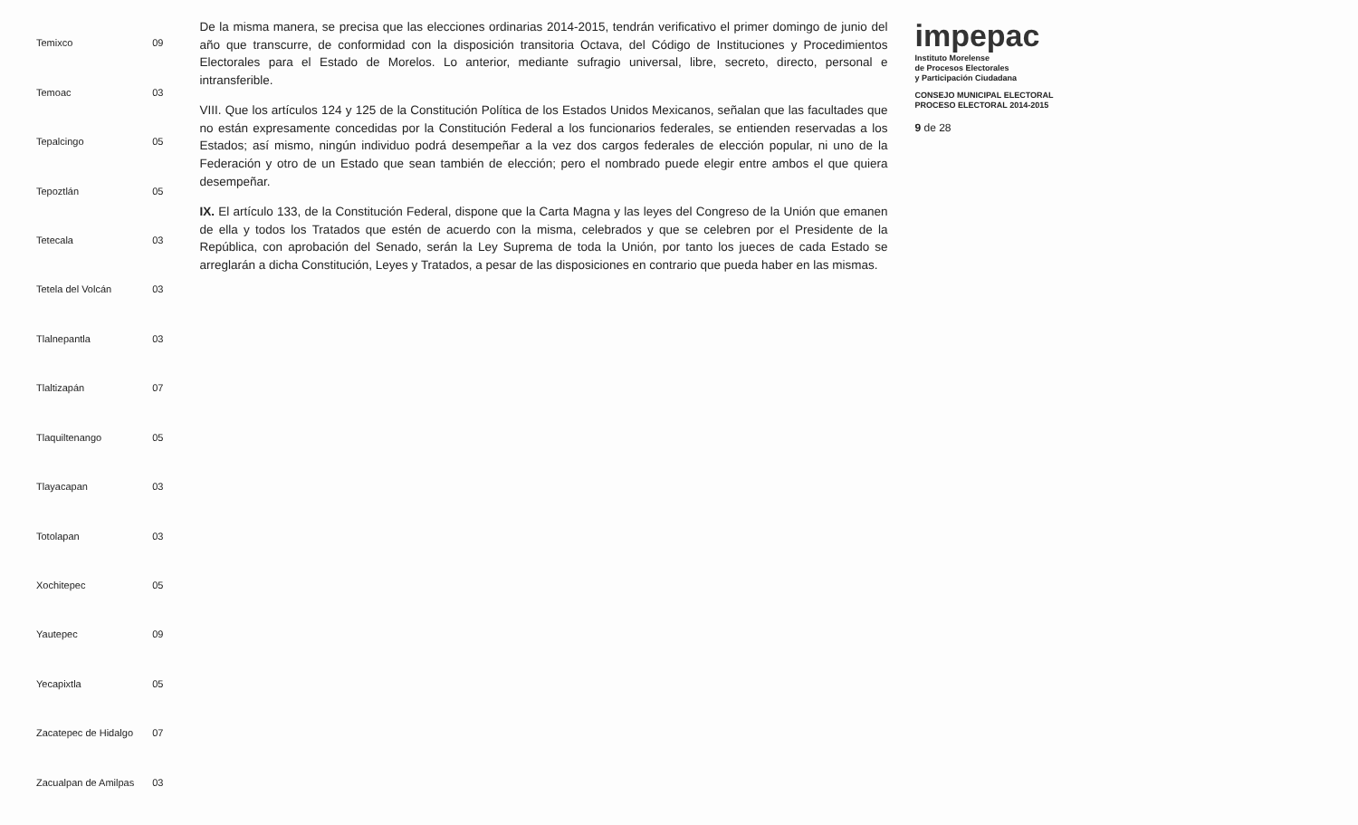| Temixco | 09 |
| Temoac | 03 |
| Tepalcingo | 05 |
| Tepoztlán | 05 |
| Tetecala | 03 |
| Tetela del Volcán | 03 |
| Tlalnepantla | 03 |
| Tlaltizapán | 07 |
| Tlaquiltenango | 05 |
| Tlayacapan | 03 |
| Totolapan | 03 |
| Xochitepec | 05 |
| Yautepec | 09 |
| Yecapixtla | 05 |
| Zacatepec de Hidalgo | 07 |
| Zacualpan de Amilpas | 03 |
De la misma manera, se precisa que las elecciones ordinarias 2014-2015, tendrán verificativo el primer domingo de junio del año que transcurre, de conformidad con la disposición transitoria Octava, del Código de Instituciones y Procedimientos Electorales para el Estado de Morelos. Lo anterior, mediante sufragio universal, libre, secreto, directo, personal e intransferible.
VIII. Que los artículos 124 y 125 de la Constitución Política de los Estados Unidos Mexicanos, señalan que las facultades que no están expresamente concedidas por la Constitución Federal a los funcionarios federales, se entienden reservadas a los Estados; así mismo, ningún individuo podrá desempeñar a la vez dos cargos federales de elección popular, ni uno de la Federación y otro de un Estado que sean también de elección; pero el nombrado puede elegir entre ambos el que quiera desempeñar.
IX. El artículo 133, de la Constitución Federal, dispone que la Carta Magna y las leyes del Congreso de la Unión que emanen de ella y todos los Tratados que estén de acuerdo con la misma, celebrados y que se celebren por el Presidente de la República, con aprobación del Senado, serán la Ley Suprema de toda la Unión, por tanto los jueces de cada Estado se arreglarán a dicha Constitución, Leyes y Tratados, a pesar de las disposiciones en contrario que pueda haber en las mismas.
impepac
Instituto Morelense
de Procesos Electorales
y Participación Ciudadana
CONSEJO MUNICIPAL ELECTORAL
PROCESO ELECTORAL 2014-2015
9 de 28